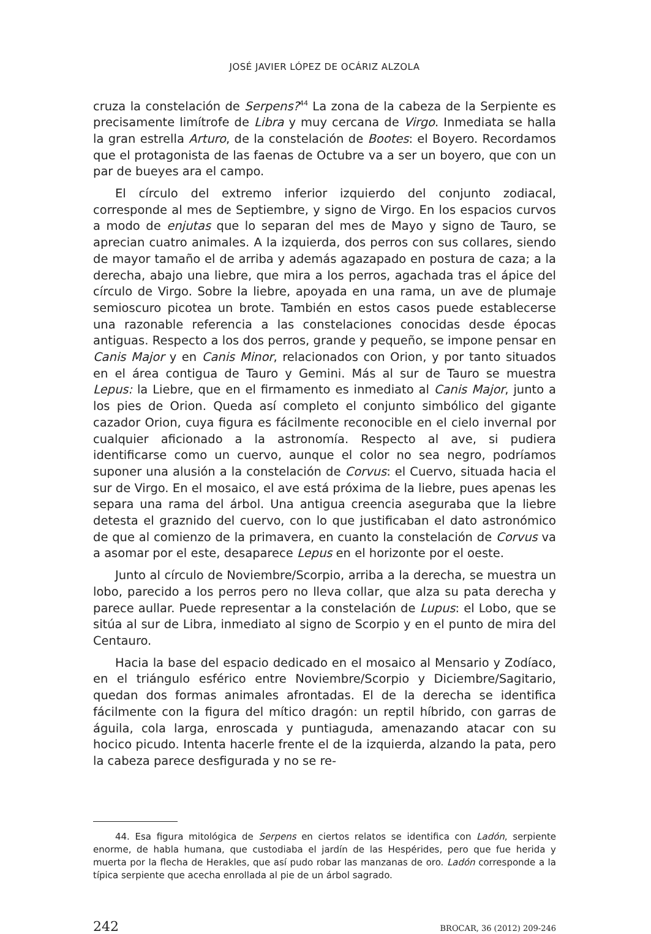JOSÉ JAVIER LÓPEZ DE OCÁRIZ ALZOLA
cruza la constelación de Serpens?<sup>44</sup> La zona de la cabeza de la Serpiente es precisamente limítrofe de Libra y muy cercana de Virgo. Inmediata se halla la gran estrella Arturo, de la constelación de Bootes: el Boyero. Recordamos que el protagonista de las faenas de Octubre va a ser un boyero, que con un par de bueyes ara el campo.
El círculo del extremo inferior izquierdo del conjunto zodiacal, corresponde al mes de Septiembre, y signo de Virgo. En los espacios curvos a modo de enjutas que lo separan del mes de Mayo y signo de Tauro, se aprecian cuatro animales. A la izquierda, dos perros con sus collares, siendo de mayor tamaño el de arriba y además agazapado en postura de caza; a la derecha, abajo una liebre, que mira a los perros, agachada tras el ápice del círculo de Virgo. Sobre la liebre, apoyada en una rama, un ave de plumaje semioscuro picotea un brote. También en estos casos puede establecerse una razonable referencia a las constelaciones conocidas desde épocas antiguas. Respecto a los dos perros, grande y pequeño, se impone pensar en Canis Major y en Canis Minor, relacionados con Orion, y por tanto situados en el área contigua de Tauro y Gemini. Más al sur de Tauro se muestra Lepus: la Liebre, que en el firmamento es inmediato al Canis Major, junto a los pies de Orion. Queda así completo el conjunto simbólico del gigante cazador Orion, cuya figura es fácilmente reconocible en el cielo invernal por cualquier aficionado a la astronomía. Respecto al ave, si pudiera identificarse como un cuervo, aunque el color no sea negro, podríamos suponer una alusión a la constelación de Corvus: el Cuervo, situada hacia el sur de Virgo. En el mosaico, el ave está próxima de la liebre, pues apenas les separa una rama del árbol. Una antigua creencia aseguraba que la liebre detesta el graznido del cuervo, con lo que justificaban el dato astronómico de que al comienzo de la primavera, en cuanto la constelación de Corvus va a asomar por el este, desaparece Lepus en el horizonte por el oeste.
Junto al círculo de Noviembre/Scorpio, arriba a la derecha, se muestra un lobo, parecido a los perros pero no lleva collar, que alza su pata derecha y parece aullar. Puede representar a la constelación de Lupus: el Lobo, que se sitúa al sur de Libra, inmediato al signo de Scorpio y en el punto de mira del Centauro.
Hacia la base del espacio dedicado en el mosaico al Mensario y Zodíaco, en el triángulo esférico entre Noviembre/Scorpio y Diciembre/Sagitario, quedan dos formas animales afrontadas. El de la derecha se identifica fácilmente con la figura del mítico dragón: un reptil híbrido, con garras de águila, cola larga, enroscada y puntiaguda, amenazando atacar con su hocico picudo. Intenta hacerle frente el de la izquierda, alzando la pata, pero la cabeza parece desfigurada y no se re-
44. Esa figura mitológica de Serpens en ciertos relatos se identifica con Ladón, serpiente enorme, de habla humana, que custodiaba el jardín de las Hespérides, pero que fue herida y muerta por la flecha de Herakles, que así pudo robar las manzanas de oro. Ladón corresponde a la típica serpiente que acecha enrollada al pie de un árbol sagrado.
242 BROCAR, 36 (2012) 209-246